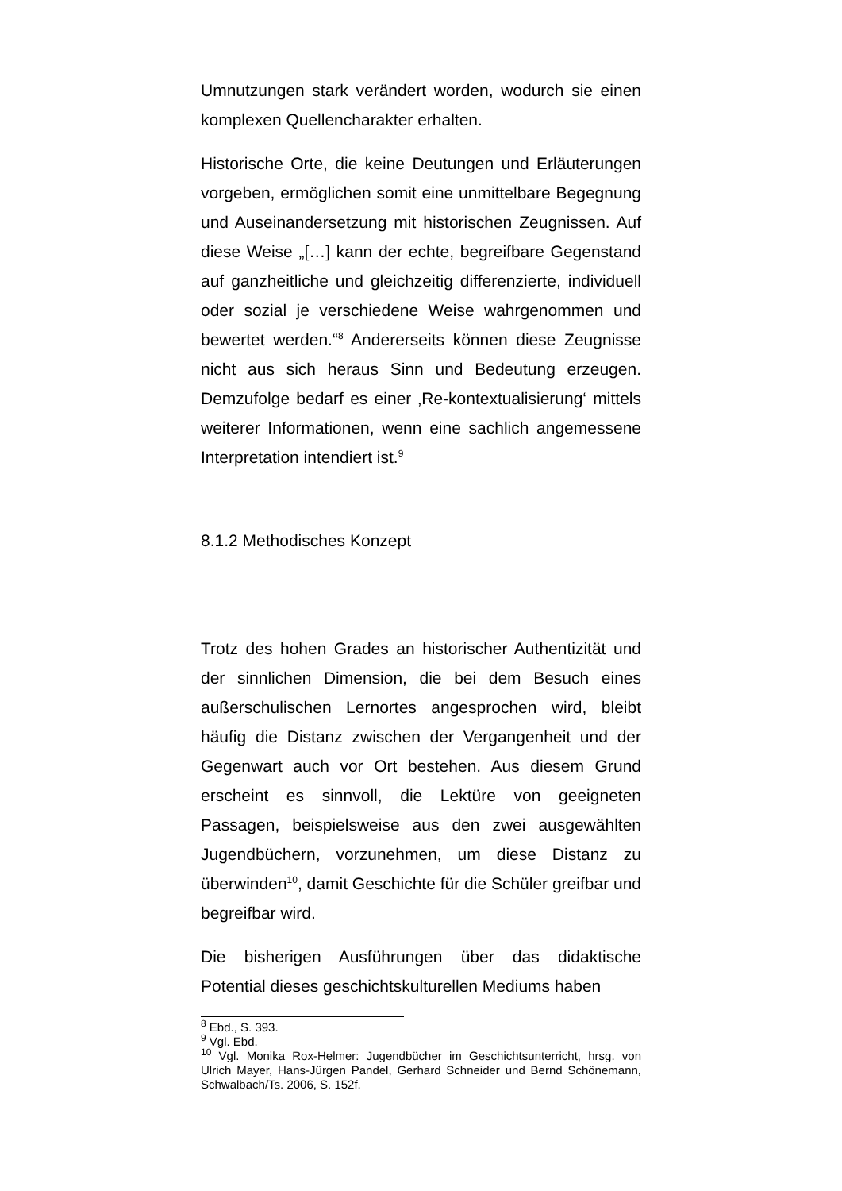Umnutzungen stark verändert worden, wodurch sie einen komplexen Quellencharakter erhalten.
Historische Orte, die keine Deutungen und Erläuterungen vorgeben, ermöglichen somit eine unmittelbare Begegnung und Auseinandersetzung mit historischen Zeugnissen. Auf diese Weise „[…] kann der echte, begreifbare Gegenstand auf ganzheitliche und gleichzeitig differenzierte, individuell oder sozial je verschiedene Weise wahrgenommen und bewertet werden.“<sup>8</sup> Andererseits können diese Zeugnisse nicht aus sich heraus Sinn und Bedeutung erzeugen. Demzufolge bedarf es einer ‚Re-kontextualisierung‘ mittels weiterer Informationen, wenn eine sachlich angemessene Interpretation intendiert ist.<sup>9</sup>
8.1.2 Methodisches Konzept
Trotz des hohen Grades an historischer Authentizität und der sinnlichen Dimension, die bei dem Besuch eines außerschulischen Lernortes angesprochen wird, bleibt häufig die Distanz zwischen der Vergangenheit und der Gegenwart auch vor Ort bestehen. Aus diesem Grund erscheint es sinnvoll, die Lektüre von geeigneten Passagen, beispielsweise aus den zwei ausgewählten Jugendbüchern, vorzunehmen, um diese Distanz zu überwinden<sup>10</sup>, damit Geschichte für die Schüler greifbar und begreifbar wird.
Die bisherigen Ausführungen über das didaktische Potential dieses geschichtskulturellen Mediums haben
<sup>8</sup> Ebd., S. 393.
<sup>9</sup> Vgl. Ebd.
<sup>10</sup> Vgl. Monika Rox-Helmer: Jugendbücher im Geschichtsunterricht, hrsg. von Ulrich Mayer, Hans-Jürgen Pandel, Gerhard Schneider und Bernd Schönemann, Schwalbach/Ts. 2006, S. 152f.